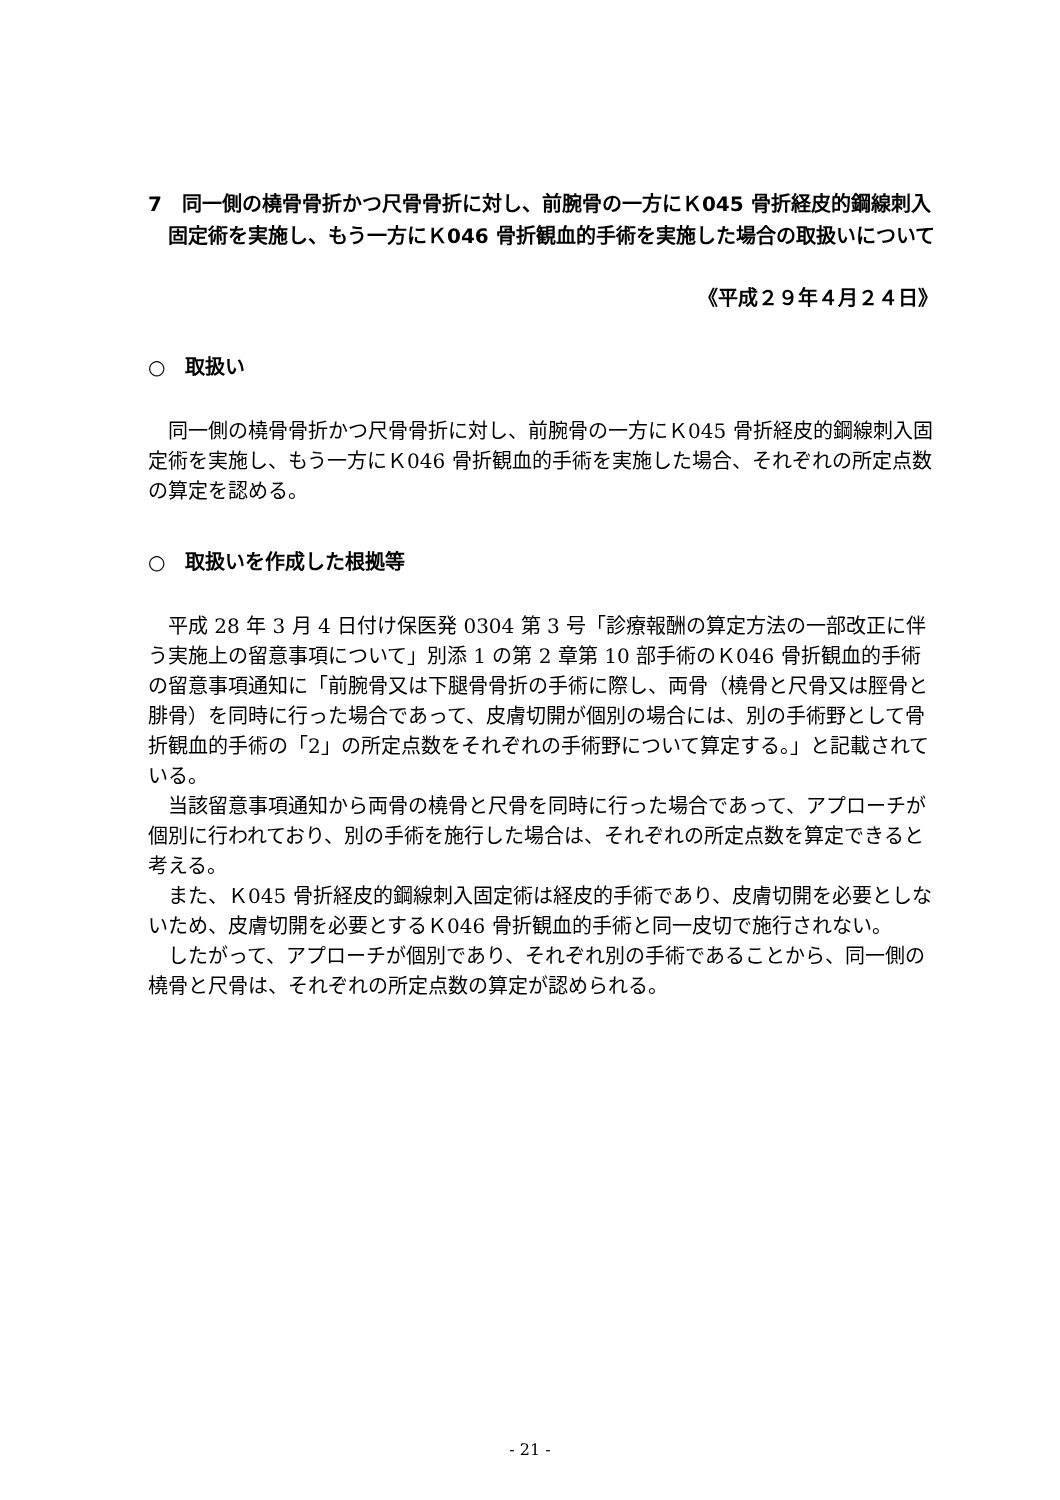7　同一側の橈骨骨折かつ尺骨骨折に対し、前腕骨の一方にＫ045 骨折経皮的鋼線刺入固定術を実施し、もう一方にＫ046 骨折観血的手術を実施した場合の取扱いについて
《平成２９年４月２４日》
○　取扱い
同一側の橈骨骨折かつ尺骨骨折に対し、前腕骨の一方にＫ045 骨折経皮的鋼線刺入固定術を実施し、もう一方にＫ046 骨折観血的手術を実施した場合、それぞれの所定点数の算定を認める。
○　取扱いを作成した根拠等
平成 28 年 3 月 4 日付け保医発 0304 第 3 号「診療報酬の算定方法の一部改正に伴う実施上の留意事項について」別添 1 の第 2 章第 10 部手術のＫ046 骨折観血的手術の留意事項通知に「前腕骨又は下腿骨骨折の手術に際し、両骨（橈骨と尺骨又は脛骨と腓骨）を同時に行った場合であって、皮膚切開が個別の場合には、別の手術野として骨折観血的手術の「2」の所定点数をそれぞれの手術野について算定する。」と記載されている。
当該留意事項通知から両骨の橈骨と尺骨を同時に行った場合であって、アプローチが個別に行われており、別の手術を施行した場合は、それぞれの所定点数を算定できると考える。
また、Ｋ045 骨折経皮的鋼線刺入固定術は経皮的手術であり、皮膚切開を必要としないため、皮膚切開を必要とするＫ046 骨折観血的手術と同一皮切で施行されない。
したがって、アプローチが個別であり、それぞれ別の手術であることから、同一側の橈骨と尺骨は、それぞれの所定点数の算定が認められる。
- 21 -